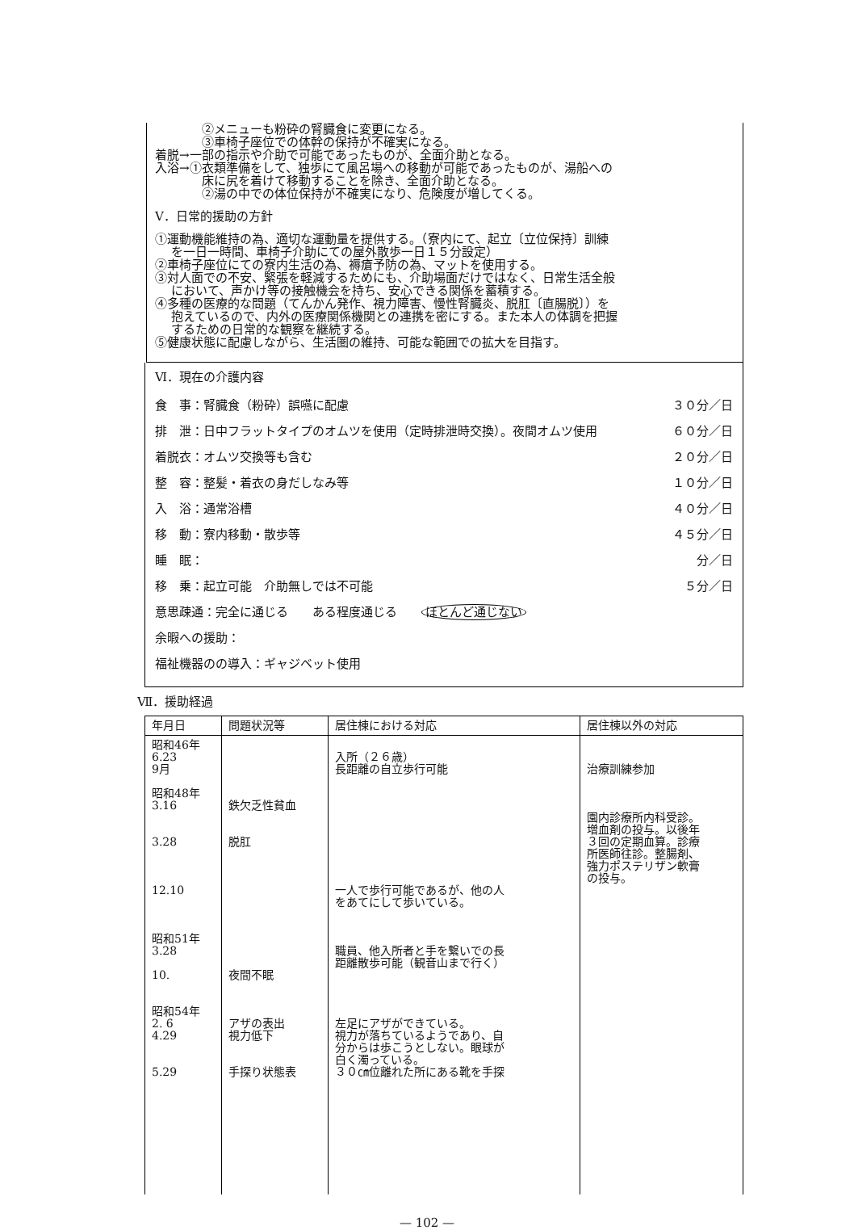②メニューも粉砕の腎臓食に変更になる。
③車椅子座位での体幹の保持が不確実になる。
着脱→一部の指示や介助で可能であったものが、全面介助となる。
入浴→①衣類準備をして、独歩にて風呂場への移動が可能であったものが、湯船への
床に尻を着けて移動することを除き、全面介助となる。
②湯の中での体位保持が不確実になり、危険度が増してくる。
Ⅴ．日常的援助の方針
①運動機能維持の為、適切な運動量を提供する。（寮内にて、起立〔立位保持〕訓練
を一日一時間、車椅子介助にての屋外散歩一日１５分設定）
②車椅子座位にての寮内生活の為、褥瘡予防の為、マットを使用する。
③対人面での不安、緊張を軽減するためにも、介助場面だけではなく、日常生活全般
において、声かけ等の接触機会を持ち、安心できる関係を蓄積する。
④多種の医療的な問題（てんかん発作、視力障害、慢性腎臓炎、脱肛〔直腸脱〕）を
抱えているので、内外の医療関係機関との連携を密にする。また本人の体調を把握
するための日常的な観察を継続する。
⑤健康状態に配慮しながら、生活圏の維持、可能な範囲での拡大を目指す。
Ⅵ．現在の介護内容
食　事：腎臓食（粉砕）誤嚥に配慮 ３０分／日
排　泄：日中フラットタイプのオムツを使用（定時排泄時交換）。夜間オムツ使用 ６０分／日
着脱衣：オムツ交換等も含む ２０分／日
整　容：整髪・着衣の身だしなみ等 １０分／日
入　浴：通常浴槽 ４０分／日
移　動：寮内移動・散歩等 ４５分／日
睡　眠： 分／日
移　乗：起立可能　介助無しでは不可能 ５分／日
意思疎通：完全に通じる　　ある程度通じる　　ほとんど通じない
余暇への援助：
福祉機器のの導入：ギャジベット使用
Ⅶ．援助経過
| 年月日 | 問題状況等 | 居住棟における対応 | 居住棟以外の対応 |
| --- | --- | --- | --- |
| 昭和46年 6.23 9月 昭和48年 3.16 3.28 12.10 昭和51年 3.28 10. 昭和54年 2. 6 4.29 5.29 | 鉄欠乏性貧血 脱肛 夜間不眠 アザの表出 視力低下 手探り状態表 | 入所（２６歳） 長距離の自立歩行可能 一人で歩行可能であるが、他の人 をあてにして歩いている。 職員、他入所者と手を繋いでの長 距離散歩可能（観音山まで行く） 左足にアザができている。 視力が落ちているようであり、自 分からは歩こうとしない。眼球が 白く濁っている。 ３０㎝位離れた所にある靴を手探 | 治療訓練参加 園内診療所内科受診。 増血剤の投与。以後年 ３回の定期血算。診療 所医師往診。整腸剤、 強力ポステリザン軟膏 の投与。 |
— 102 —